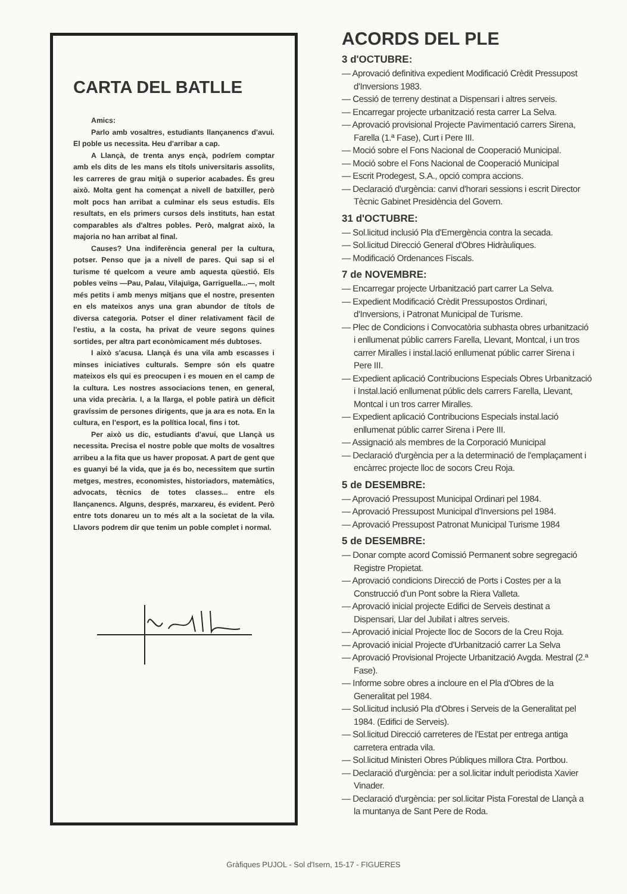CARTA DEL BATLLE
Amics:
Parlo amb vosaltres, estudiants llançanencs d'avui. El poble us necessita. Heu d'arribar a cap.
A Llançà, de trenta anys ençà, podríem comptar amb els dits de les mans els títols universitaris assolits, les carreres de grau mitjà o superior acabades. És greu això. Molta gent ha començat a nivell de batxiller, però molt pocs han arribat a culminar els seus estudis. Els resultats, en els primers cursos dels instituts, han estat comparables als d'altres pobles. Però, malgrat això, la majoria no han arribat al final.
Causes? Una indiferència general per la cultura, potser. Penso que ja a nivell de pares. Qui sap si el turisme té quelcom a veure amb aquesta qüestió. Els pobles veïns —Pau, Palau, Vilajuïga, Garriguella...—, molt més petits i amb menys mitjans que el nostre, presenten en els mateixos anys una gran abundor de títols de diversa categoria. Potser el diner relativament fàcil de l'estiu, a la costa, ha privat de veure segons quines sortides, per altra part econòmicament més dubtoses.
I això s'acusa. Llançà és una vila amb escasses i minses iniciatives culturals. Sempre són els quatre mateixos els qui es preocupen i es mouen en el camp de la cultura. Les nostres associacions tenen, en general, una vida precària. I, a la llarga, el poble patirà un dèficit gravíssim de persones dirigents, que ja ara es nota. En la cultura, en l'esport, es la política local, fins i tot.
Per això us dic, estudiants d'avui, que Llançà us necessita. Precisa el nostre poble que molts de vosaltres arribeu a la fita que us haver proposat. A part de gent que es guanyi bé la vida, que ja és bo, necessitem que surtin metges, mestres, economistes, historiadors, matemàtics, advocats, tècnics de totes classes... entre els llançanencs. Alguns, després, marxareu, és evident. Però entre tots donareu un to més alt a la societat de la vila. Llavors podrem dir que tenim un poble complet i normal.
ACORDS DEL PLE
3 d'OCTUBRE:
— Aprovació definitiva expedient Modificació Crèdit Pressupost d'Inversions 1983.
— Cessió de terreny destinat a Dispensari i altres serveis.
— Encarregar projecte urbanització resta carrer La Selva.
— Aprovació provisional Projecte Pavimentació carrers Sirena, Farella (1.ª Fase), Curt i Pere III.
— Moció sobre el Fons Nacional de Cooperació Municipal.
— Moció sobre el Fons Nacional de Cooperació Municipal
— Escrit Prodegest, S.A., opció compra accions.
— Declaració d'urgència: canvi d'horari sessions i escrit Director Tècnic Gabinet Presidència del Govern.
31 d'OCTUBRE:
— Sol.licitud inclusió Pla d'Emergència contra la secada.
— Sol.licitud Direcció General d'Obres Hidràuliques.
— Modificació Ordenances Fiscals.
7 de NOVEMBRE:
— Encarregar projecte Urbanització part carrer La Selva.
— Expedient Modificació Crèdit Pressupostos Ordinari, d'Inversions, i Patronat Municipal de Turisme.
— Plec de Condicions i Convocatòria subhasta obres urbanització i enllumenat públic carrers Farella, Llevant, Montcal, i un tros carrer Miralles i instal.lació enllumenat públic carrer Sirena i Pere III.
— Expedient aplicació Contribucions Especials Obres Urbanització i Instal.lació enllumenat públic dels carrers Farella, Llevant, Montcal i un tros carrer Miralles.
— Expedient aplicació Contribucions Especials instal.lació enllumenat públic carrer Sirena i Pere III.
— Assignació als membres de la Corporació Municipal
— Declaració d'urgència per a la determinació de l'emplaçament i encàrrec projecte lloc de socors Creu Roja.
5 de DESEMBRE:
— Aprovació Pressupost Municipal Ordinari pel 1984.
— Aprovació Pressupost Municipal d'Inversions pel 1984.
— Aprovació Pressupost Patronat Municipal Turisme 1984
5 de DESEMBRE:
— Donar compte acord Comissió Permanent sobre segregació Registre Propietat.
— Aprovació condicions Direcció de Ports i Costes per a la Construcció d'un Pont sobre la Riera Valleta.
— Aprovació inicial projecte Edifici de Serveis destinat a Dispensari, Llar del Jubilat i altres serveis.
— Aprovació inicial Projecte lloc de Socors de la Creu Roja.
— Aprovació inicial Projecte d'Urbanització carrer La Selva
— Aprovació Provisional Projecte Urbanització Avgda. Mestral (2.ª Fase).
— Informe sobre obres a incloure en el Pla d'Obres de la Generalitat pel 1984.
— Sol.licitud inclusió Pla d'Obres i Serveis de la Generalitat pel 1984. (Edifici de Serveis).
— Sol.licitud Direcció carreteres de l'Estat per entrega antiga carretera entrada vila.
— Sol.licitud Ministeri Obres Públiques millora Ctra. Portbou.
— Declaració d'urgència: per a sol.licitar indult periodista Xavier Vinader.
— Declaració d'urgència: per sol.licitar Pista Forestal de Llançà a la muntanya de Sant Pere de Roda.
Gràfiques PUJOL - Sol d'Isern, 15-17 - FIGUERES